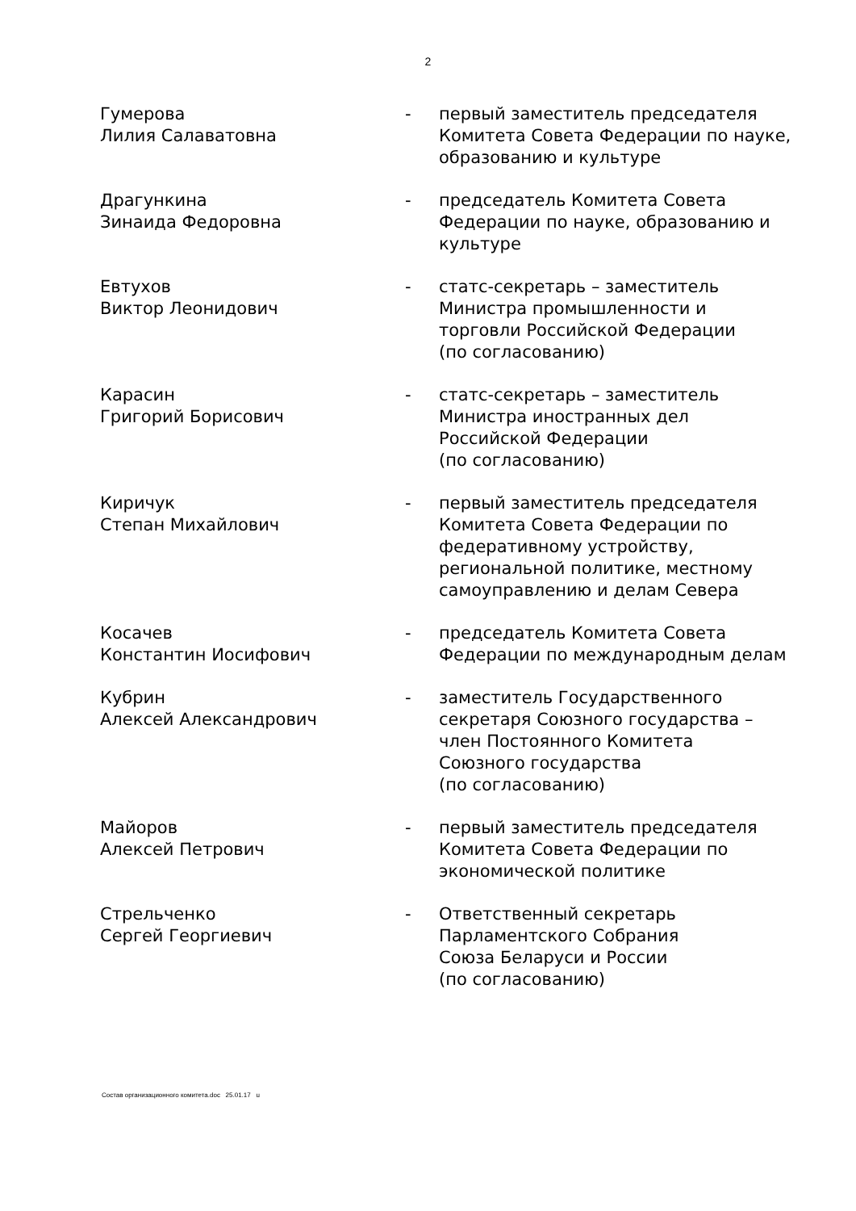2
| Гумерова Лилия Салаватовна | - | первый заместитель председателя Комитета Совета Федерации по науке, образованию и культуре |
| Драгункина Зинаида Федоровна | - | председатель Комитета Совета Федерации по науке, образованию и культуре |
| Евтухов Виктор Леонидович | - | статс-секретарь – заместитель Министра промышленности и торговли Российской Федерации (по согласованию) |
| Карасин Григорий Борисович | - | статс-секретарь – заместитель Министра иностранных дел Российской Федерации (по согласованию) |
| Киричук Степан Михайлович | - | первый заместитель председателя Комитета Совета Федерации по федеративному устройству, региональной политике, местному самоуправлению и делам Севера |
| Косачев Константин Иосифович | - | председатель Комитета Совета Федерации по международным делам |
| Кубрин Алексей Александрович | - | заместитель Государственного секретаря Союзного государства – член Постоянного Комитета Союзного государства (по согласованию) |
| Майоров Алексей Петрович | - | первый заместитель председателя Комитета Совета Федерации по экономической политике |
| Стрельченко Сергей Георгиевич | - | Ответственный секретарь Парламентского Собрания Союза Беларуси и России (по согласованию) |
Состав организационного комитета.doc 25.01.17 u